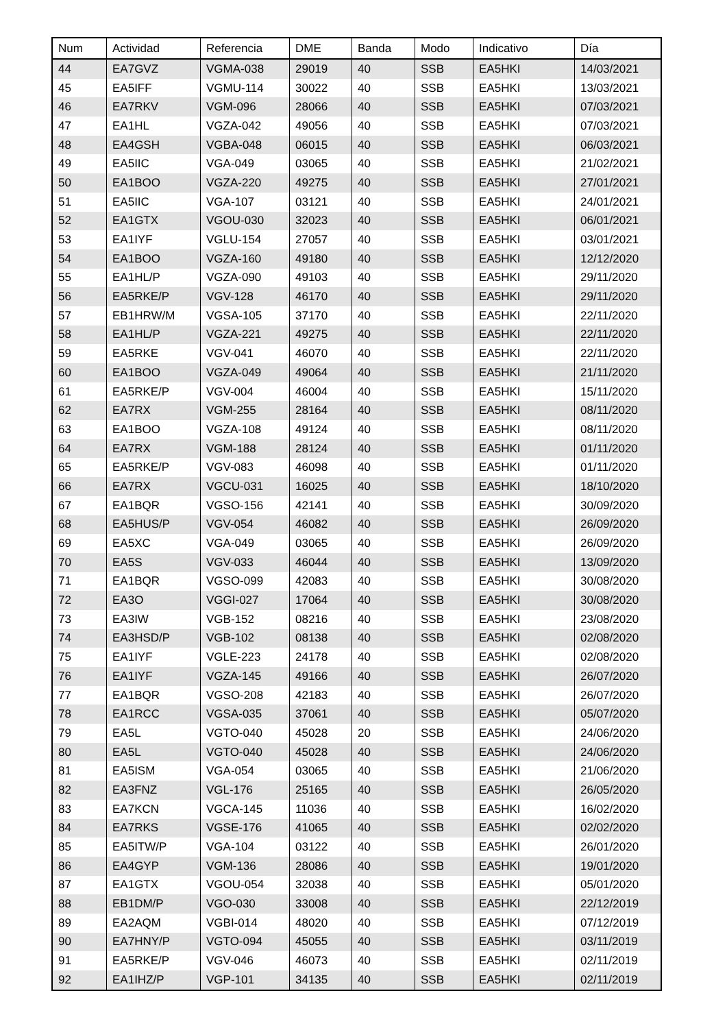| Num | Actividad | Referencia | DME | Banda | Modo | Indicativo | Día |
| --- | --- | --- | --- | --- | --- | --- | --- |
| 44 | EA7GVZ | VGMA-038 | 29019 | 40 | SSB | EA5HKI | 14/03/2021 |
| 45 | EA5IFF | VGMU-114 | 30022 | 40 | SSB | EA5HKI | 13/03/2021 |
| 46 | EA7RKV | VGM-096 | 28066 | 40 | SSB | EA5HKI | 07/03/2021 |
| 47 | EA1HL | VGZA-042 | 49056 | 40 | SSB | EA5HKI | 07/03/2021 |
| 48 | EA4GSH | VGBA-048 | 06015 | 40 | SSB | EA5HKI | 06/03/2021 |
| 49 | EA5IIC | VGA-049 | 03065 | 40 | SSB | EA5HKI | 21/02/2021 |
| 50 | EA1BOO | VGZA-220 | 49275 | 40 | SSB | EA5HKI | 27/01/2021 |
| 51 | EA5IIC | VGA-107 | 03121 | 40 | SSB | EA5HKI | 24/01/2021 |
| 52 | EA1GTX | VGOU-030 | 32023 | 40 | SSB | EA5HKI | 06/01/2021 |
| 53 | EA1IYF | VGLU-154 | 27057 | 40 | SSB | EA5HKI | 03/01/2021 |
| 54 | EA1BOO | VGZA-160 | 49180 | 40 | SSB | EA5HKI | 12/12/2020 |
| 55 | EA1HL/P | VGZA-090 | 49103 | 40 | SSB | EA5HKI | 29/11/2020 |
| 56 | EA5RKE/P | VGV-128 | 46170 | 40 | SSB | EA5HKI | 29/11/2020 |
| 57 | EB1HRW/M | VGSA-105 | 37170 | 40 | SSB | EA5HKI | 22/11/2020 |
| 58 | EA1HL/P | VGZA-221 | 49275 | 40 | SSB | EA5HKI | 22/11/2020 |
| 59 | EA5RKE | VGV-041 | 46070 | 40 | SSB | EA5HKI | 22/11/2020 |
| 60 | EA1BOO | VGZA-049 | 49064 | 40 | SSB | EA5HKI | 21/11/2020 |
| 61 | EA5RKE/P | VGV-004 | 46004 | 40 | SSB | EA5HKI | 15/11/2020 |
| 62 | EA7RX | VGM-255 | 28164 | 40 | SSB | EA5HKI | 08/11/2020 |
| 63 | EA1BOO | VGZA-108 | 49124 | 40 | SSB | EA5HKI | 08/11/2020 |
| 64 | EA7RX | VGM-188 | 28124 | 40 | SSB | EA5HKI | 01/11/2020 |
| 65 | EA5RKE/P | VGV-083 | 46098 | 40 | SSB | EA5HKI | 01/11/2020 |
| 66 | EA7RX | VGCU-031 | 16025 | 40 | SSB | EA5HKI | 18/10/2020 |
| 67 | EA1BQR | VGSO-156 | 42141 | 40 | SSB | EA5HKI | 30/09/2020 |
| 68 | EA5HUS/P | VGV-054 | 46082 | 40 | SSB | EA5HKI | 26/09/2020 |
| 69 | EA5XC | VGA-049 | 03065 | 40 | SSB | EA5HKI | 26/09/2020 |
| 70 | EA5S | VGV-033 | 46044 | 40 | SSB | EA5HKI | 13/09/2020 |
| 71 | EA1BQR | VGSO-099 | 42083 | 40 | SSB | EA5HKI | 30/08/2020 |
| 72 | EA3O | VGGI-027 | 17064 | 40 | SSB | EA5HKI | 30/08/2020 |
| 73 | EA3IW | VGB-152 | 08216 | 40 | SSB | EA5HKI | 23/08/2020 |
| 74 | EA3HSD/P | VGB-102 | 08138 | 40 | SSB | EA5HKI | 02/08/2020 |
| 75 | EA1IYF | VGLE-223 | 24178 | 40 | SSB | EA5HKI | 02/08/2020 |
| 76 | EA1IYF | VGZA-145 | 49166 | 40 | SSB | EA5HKI | 26/07/2020 |
| 77 | EA1BQR | VGSO-208 | 42183 | 40 | SSB | EA5HKI | 26/07/2020 |
| 78 | EA1RCC | VGSA-035 | 37061 | 40 | SSB | EA5HKI | 05/07/2020 |
| 79 | EA5L | VGTO-040 | 45028 | 20 | SSB | EA5HKI | 24/06/2020 |
| 80 | EA5L | VGTO-040 | 45028 | 40 | SSB | EA5HKI | 24/06/2020 |
| 81 | EA5ISM | VGA-054 | 03065 | 40 | SSB | EA5HKI | 21/06/2020 |
| 82 | EA3FNZ | VGL-176 | 25165 | 40 | SSB | EA5HKI | 26/05/2020 |
| 83 | EA7KCN | VGCA-145 | 11036 | 40 | SSB | EA5HKI | 16/02/2020 |
| 84 | EA7RKS | VGSE-176 | 41065 | 40 | SSB | EA5HKI | 02/02/2020 |
| 85 | EA5ITW/P | VGA-104 | 03122 | 40 | SSB | EA5HKI | 26/01/2020 |
| 86 | EA4GYP | VGM-136 | 28086 | 40 | SSB | EA5HKI | 19/01/2020 |
| 87 | EA1GTX | VGOU-054 | 32038 | 40 | SSB | EA5HKI | 05/01/2020 |
| 88 | EB1DM/P | VGO-030 | 33008 | 40 | SSB | EA5HKI | 22/12/2019 |
| 89 | EA2AQM | VGBI-014 | 48020 | 40 | SSB | EA5HKI | 07/12/2019 |
| 90 | EA7HNY/P | VGTO-094 | 45055 | 40 | SSB | EA5HKI | 03/11/2019 |
| 91 | EA5RKE/P | VGV-046 | 46073 | 40 | SSB | EA5HKI | 02/11/2019 |
| 92 | EA1IHZ/P | VGP-101 | 34135 | 40 | SSB | EA5HKI | 02/11/2019 |